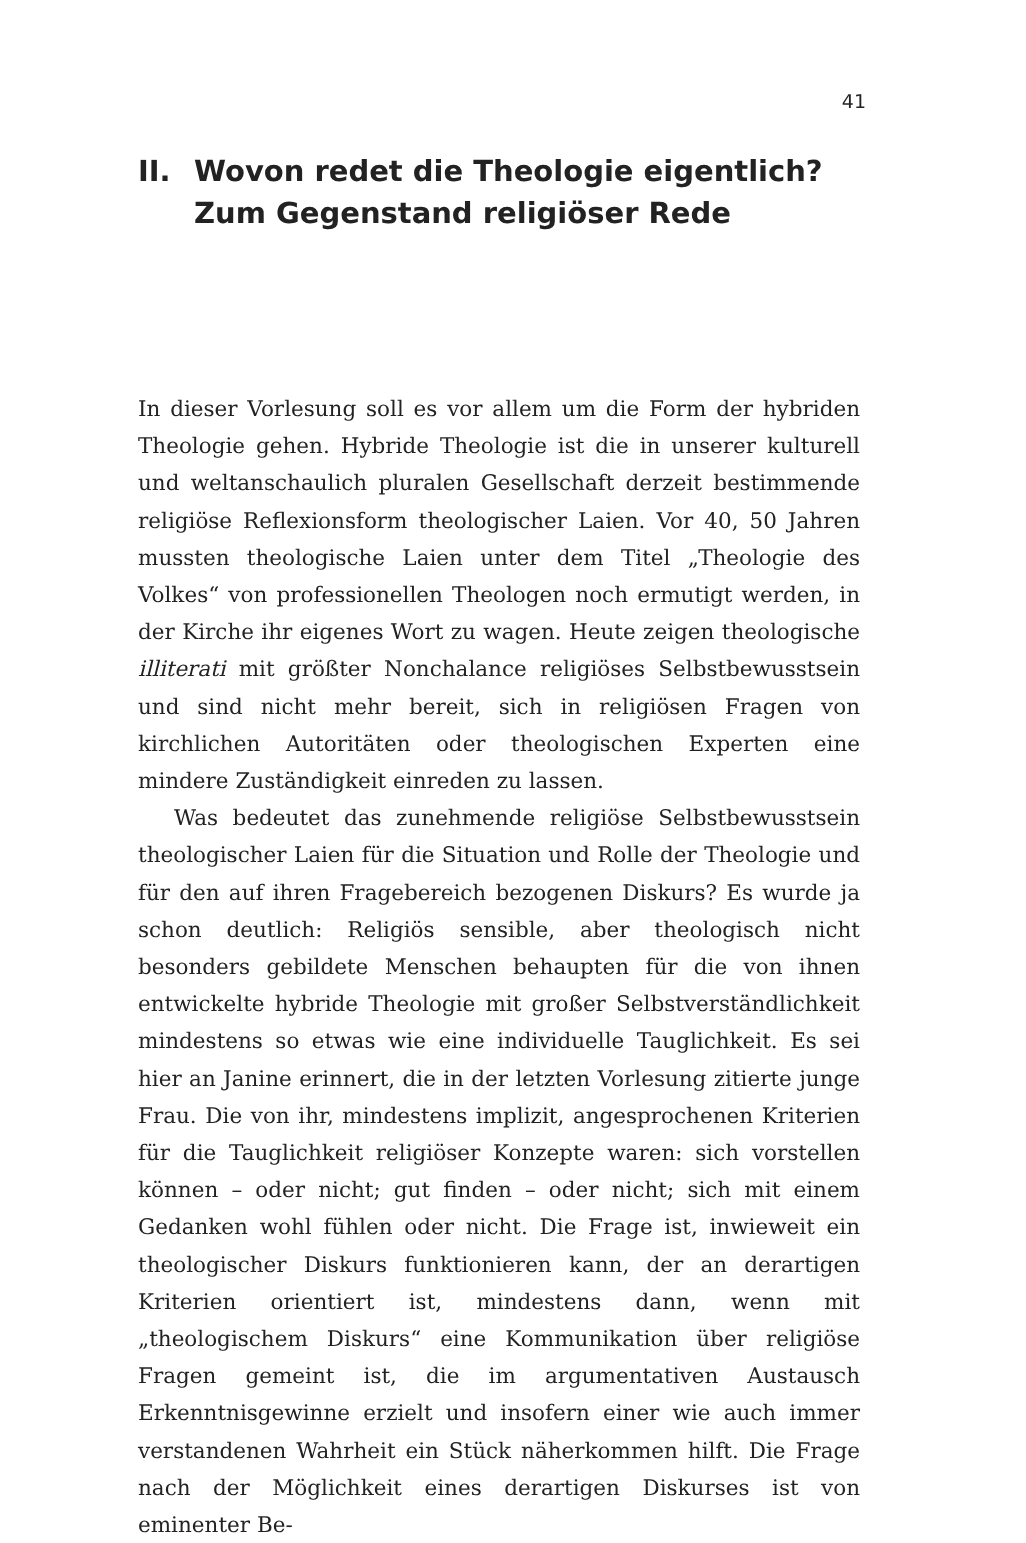41
II. Wovon redet die Theologie eigentlich?
Zum Gegenstand religiöser Rede
In dieser Vorlesung soll es vor allem um die Form der hybriden Theologie gehen. Hybride Theologie ist die in unserer kulturell und weltanschaulich pluralen Gesellschaft derzeit bestimmende religiöse Reflexionsform theologischer Laien. Vor 40, 50 Jahren mussten theologische Laien unter dem Titel „Theologie des Volkes“ von professionellen Theologen noch ermutigt werden, in der Kirche ihr eigenes Wort zu wagen. Heute zeigen theologische illiterati mit größter Nonchalance religiöses Selbstbewusstsein und sind nicht mehr bereit, sich in religiösen Fragen von kirchlichen Autoritäten oder theologischen Experten eine mindere Zuständigkeit einreden zu lassen.
Was bedeutet das zunehmende religiöse Selbstbewusstsein theologischer Laien für die Situation und Rolle der Theologie und für den auf ihren Fragebereich bezogenen Diskurs? Es wurde ja schon deutlich: Religiös sensible, aber theologisch nicht besonders gebildete Menschen behaupten für die von ihnen entwickelte hybride Theologie mit großer Selbstverständlichkeit mindestens so etwas wie eine individuelle Tauglichkeit. Es sei hier an Janine erinnert, die in der letzten Vorlesung zitierte junge Frau. Die von ihr, mindestens implizit, angesprochenen Kriterien für die Tauglichkeit religiöser Konzepte waren: sich vorstellen können – oder nicht; gut finden – oder nicht; sich mit einem Gedanken wohl fühlen oder nicht. Die Frage ist, inwieweit ein theologischer Diskurs funktionieren kann, der an derartigen Kriterien orientiert ist, mindestens dann, wenn mit „theologischem Diskurs“ eine Kommunikation über religiöse Fragen gemeint ist, die im argumentativen Austausch Erkenntnisgewinne erzielt und insofern einer wie auch immer verstandenen Wahrheit ein Stück näherkommen hilft. Die Frage nach der Möglichkeit eines derartigen Diskurses ist von eminenter Be-